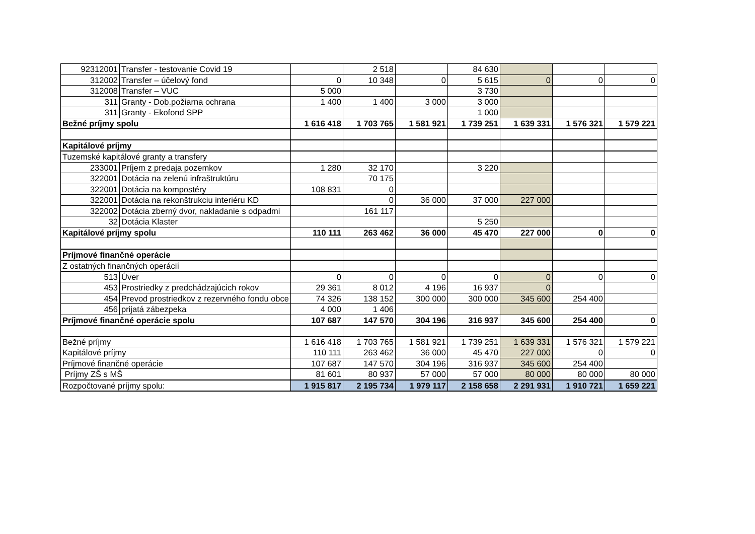| 92312001 | Transfer - testovanie Covid 19 | | 2 518 | | 84 630 | | | |
| 312002 | Transfer – účelový fond | 0 | 10 348 | 0 | 5 615 | 0 | 0 | 0 |
| 312008 | Transfer – VUC | 5 000 | | | 3 730 | | | |
| 311 | Granty - Dob.požiarna ochrana | 1 400 | 1 400 | 3 000 | 3 000 | | | |
| 311 | Granty - Ekofond SPP | | | | 1 000 | | | |
| Bežné príjmy spolu | | 1 616 418 | 1 703 765 | 1 581 921 | 1 739 251 | 1 639 331 | 1 576 321 | 1 579 221 |
| Kapitálové príjmy | | | | | | | | |
| Tuzemské kapitálové granty a transfery | | | | | | | | |
| 233001 | Príjem z predaja pozemkov | 1 280 | 32 170 | | 3 220 | | | |
| 322001 | Dotácia na zelenú infraštruktúru | | 70 175 | | | | | |
| 322001 | Dotácia na kompostéry | 108 831 | 0 | | | | | |
| 322001 | Dotácia na rekonštrukciu interiéru KD | | 0 | 36 000 | 37 000 | 227 000 | | |
| 322002 | Dotácia zberný dvor, nakladanie s odpadmi | | 161 117 | | | | | |
| 32 | Dotácia Klaster | | | | 5 250 | | | |
| Kapitálové príjmy spolu | | 110 111 | 263 462 | 36 000 | 45 470 | 227 000 | 0 | 0 |
| Príjmové finančné operácie | | | | | | | | |
| Z ostatných finančných operácií | | | | | | | | |
| 513 | Úver | 0 | 0 | 0 | 0 | 0 | 0 | 0 |
| 453 | Prostriedky z predchádzajúcich rokov | 29 361 | 8 012 | 4 196 | 16 937 | 0 | | |
| 454 | Prevod prostriedkov z rezervného fondu obce | 74 326 | 138 152 | 300 000 | 300 000 | 345 600 | 254 400 | |
| 456 | prijatá zábezpeka | 4 000 | 1 406 | | | | | |
| Príjmové finančné operácie spolu | | 107 687 | 147 570 | 304 196 | 316 937 | 345 600 | 254 400 | 0 |
| Bežné príjmy | | 1 616 418 | 1 703 765 | 1 581 921 | 1 739 251 | 1 639 331 | 1 576 321 | 1 579 221 |
| Kapitálové príjmy | | 110 111 | 263 462 | 36 000 | 45 470 | 227 000 | 0 | 0 |
| Príjmové finančné operácie | | 107 687 | 147 570 | 304 196 | 316 937 | 345 600 | 254 400 | |
| Príjmy ZŠ s MŠ | | 81 601 | 80 937 | 57 000 | 57 000 | 80 000 | 80 000 | 80 000 |
| Rozpočtované príjmy spolu: | | 1 915 817 | 2 195 734 | 1 979 117 | 2 158 658 | 2 291 931 | 1 910 721 | 1 659 221 |